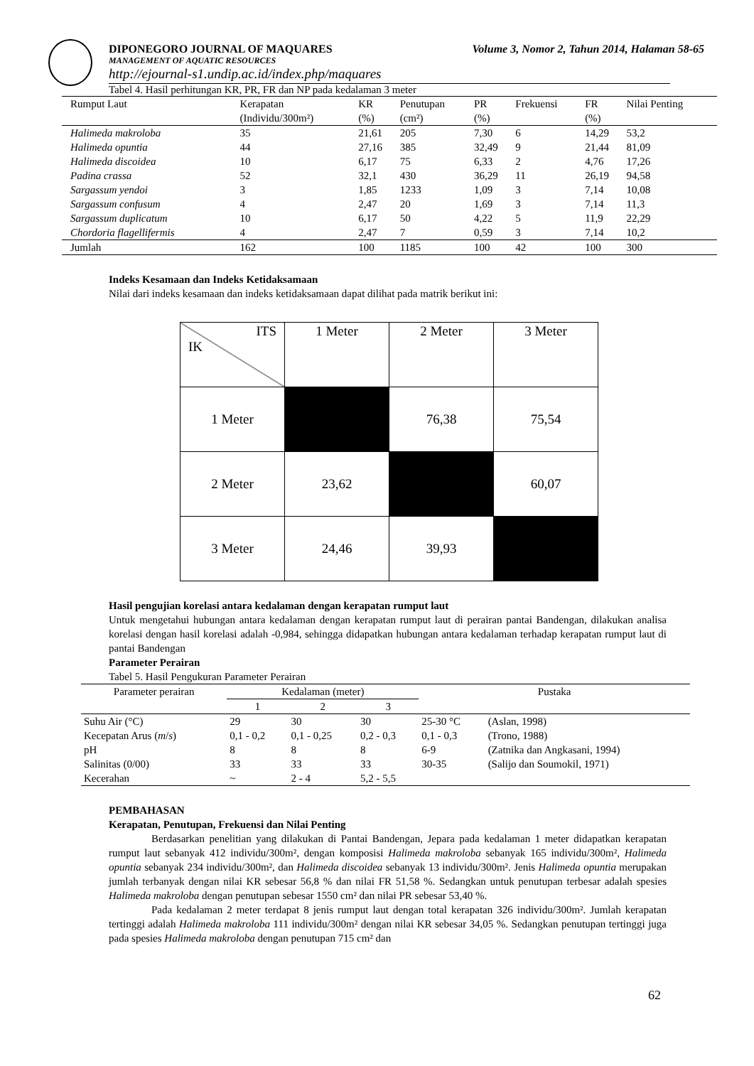DIPONEGORO JOURNAL OF MAQUARES Volume 3, Nomor 2, Tahun 2014, Halaman 58-65
MANAGEMENT OF AQUATIC RESOURCES
http://ejournal-s1.undip.ac.id/index.php/maquares
Tabel 4. Hasil perhitungan KR, PR, FR dan NP pada kedalaman 3 meter
| Rumput Laut | Kerapatan | KR | Penutupan | PR | Frekuensi | FR | Nilai Penting |
| | (Individu/300m²) | (%) | (cm²) | (%) | | (%) | |
| Halimeda makroloba | 35 | 21,61 | 205 | 7,30 | 6 | 14,29 | 53,2 |
| Halimeda opuntia | 44 | 27,16 | 385 | 32,49 | 9 | 21,44 | 81,09 |
| Halimeda discoidea | 10 | 6,17 | 75 | 6,33 | 2 | 4,76 | 17,26 |
| Padina crassa | 52 | 32,1 | 430 | 36,29 | 11 | 26,19 | 94,58 |
| Sargassum yendoi | 3 | 1,85 | 1233 | 1,09 | 3 | 7,14 | 10,08 |
| Sargassum confusum | 4 | 2,47 | 20 | 1,69 | 3 | 7,14 | 11,3 |
| Sargassum duplicatum | 10 | 6,17 | 50 | 4,22 | 5 | 11,9 | 22,29 |
| Chordoria flagellifermis | 4 | 2,47 | 7 | 0,59 | 3 | 7,14 | 10,2 |
| Jumlah | 162 | 100 | 1185 | 100 | 42 | 100 | 300 |
Indeks Kesamaan dan Indeks Ketidaksamaan
Nilai dari indeks kesamaan dan indeks ketidaksamaan dapat dilihat pada matrik berikut ini:
| ITS IK | 1 Meter | 2 Meter | 3 Meter |
| 1 Meter | | 76,38 | 75,54 |
| 2 Meter | 23,62 | | 60,07 |
| 3 Meter | 24,46 | 39,93 | |
Hasil pengujian korelasi antara kedalaman dengan kerapatan rumput laut
Untuk mengetahui hubungan antara kedalaman dengan kerapatan rumput laut di perairan pantai Bandengan, dilakukan analisa korelasi dengan hasil korelasi adalah -0,984, sehingga didapatkan hubungan antara kedalaman terhadap kerapatan rumput laut di pantai Bandengan
Parameter Perairan
Tabel 5. Hasil Pengukuran Parameter Perairan
| Parameter perairan | Kedalaman (meter) | | | Pustaka | |
| | 1 | 2 | 3 | | |
| Suhu Air (°C) | 29 | 30 | 30 | 25-30 °C | (Aslan, 1998) |
| Kecepatan Arus ( m / s ) | 0,1 - 0,2 | 0,1 - 0,25 | 0,2 - 0,3 | 0,1 - 0,3 | (Trono, 1988) |
| pH | 8 | 8 | 8 | 6-9 | (Zatnika dan Angkasani, 1994) |
| Salinitas (0/00) | 33 | 33 | 33 | 30-35 | (Salijo dan Soumokil, 1971) |
| Kecerahan | ~ | 2 - 4 | 5,2 - 5,5 | | |
PEMBAHASAN
Kerapatan, Penutupan, Frekuensi dan Nilai Penting
Berdasarkan penelitian yang dilakukan di Pantai Bandengan, Jepara pada kedalaman 1 meter didapatkan kerapatan rumput laut sebanyak 412 individu/300m², dengan komposisi Halimeda makroloba sebanyak 165 individu/300m², Halimeda opuntia sebanyak 234 individu/300m², dan Halimeda discoidea sebanyak 13 individu/300m². Jenis Halimeda opuntia merupakan jumlah terbanyak dengan nilai KR sebesar 56,8 % dan nilai FR 51,58 %. Sedangkan untuk penutupan terbesar adalah spesies Halimeda makroloba dengan penutupan sebesar 1550 cm² dan nilai PR sebesar 53,40 %.
Pada kedalaman 2 meter terdapat 8 jenis rumput laut dengan total kerapatan 326 individu/300m². Jumlah kerapatan tertinggi adalah Halimeda makroloba 111 individu/300m² dengan nilai KR sebesar 34,05 %. Sedangkan penutupan tertinggi juga pada spesies Halimeda makroloba dengan penutupan 715 cm² dan
62